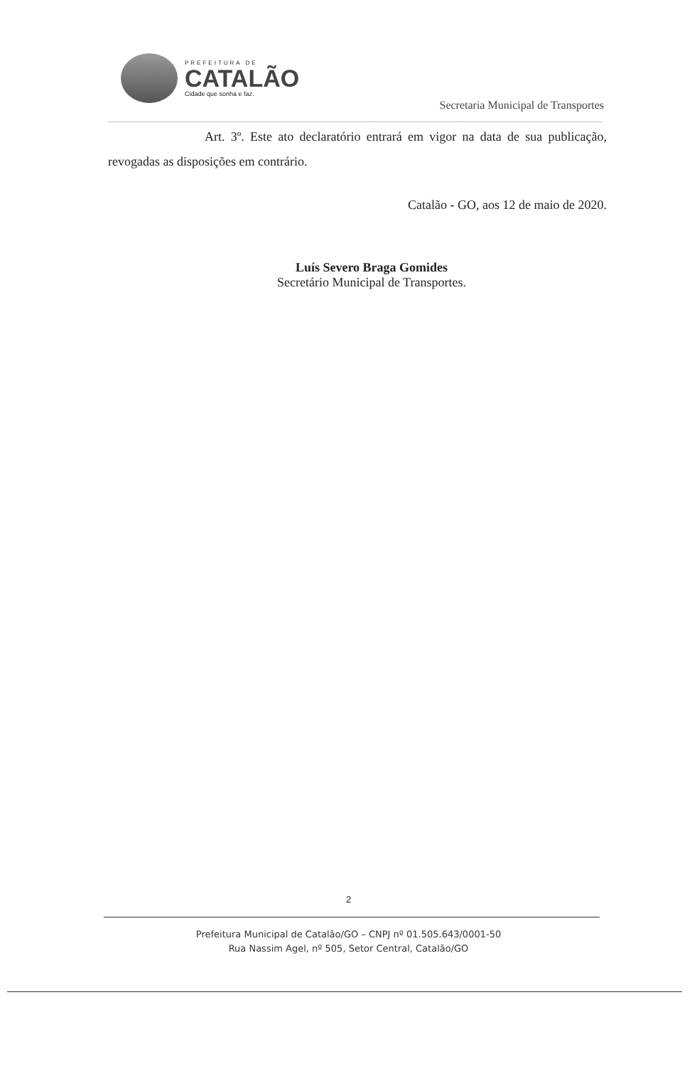PREFEITURA DE
CATALÃO
Cidade que sonha e faz.
Secretaria Municipal de Transportes
Art. 3º. Este ato declaratório entrará em vigor na data de sua publicação, revogadas as disposições em contrário.
Catalão - GO, aos 12 de maio de 2020.
Luís Severo Braga Gomides
Secretário Municipal de Transportes.
2
Prefeitura Municipal de Catalão/GO – CNPJ nº 01.505.643/0001-50
Rua Nassim Agel, nº 505, Setor Central, Catalão/GO